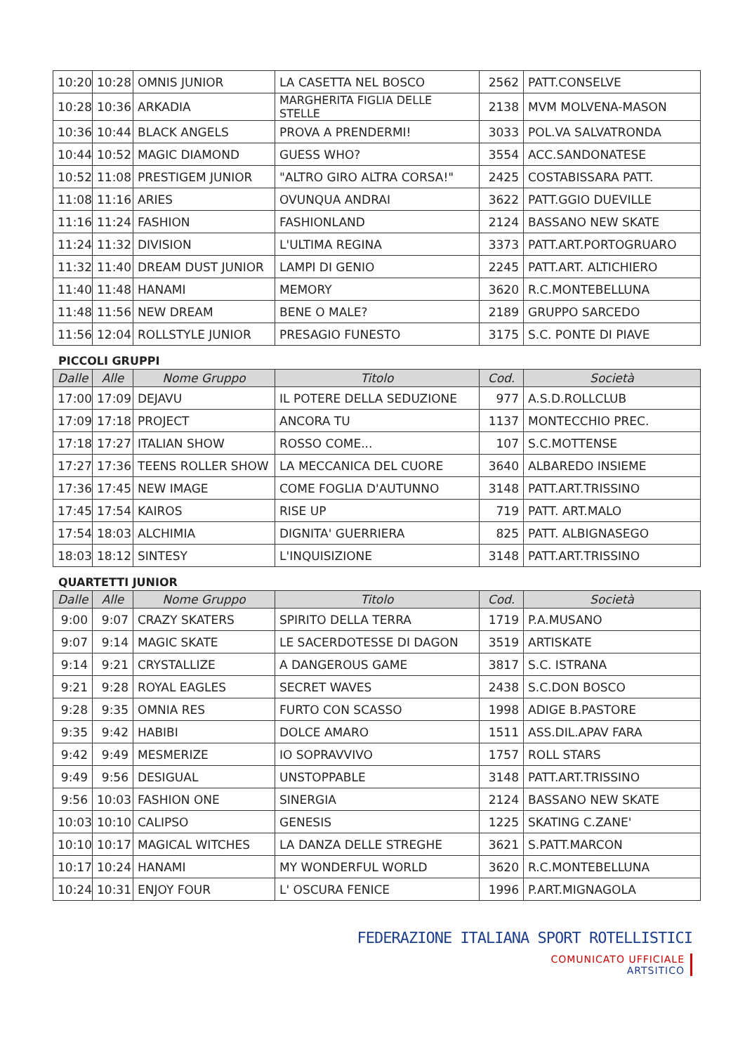| 10:20 | 10:28 | OMNIS JUNIOR | LA CASETTA NEL BOSCO | 2562 | PATT.CONSELVE |
| 10:28 | 10:36 | ARKADIA | MARGHERITA FIGLIA DELLE STELLE | 2138 | MVM MOLVENA-MASON |
| 10:36 | 10:44 | BLACK ANGELS | PROVA A PRENDERMI! | 3033 | POL.VA SALVATRONDA |
| 10:44 | 10:52 | MAGIC DIAMOND | GUESS WHO? | 3554 | ACC.SANDONATESE |
| 10:52 | 11:08 | PRESTIGEM JUNIOR | "ALTRO GIRO ALTRA CORSA!" | 2425 | COSTABISSARA PATT. |
| 11:08 | 11:16 | ARIES | OVUNQUA ANDRAI | 3622 | PATT.GGIO DUEVILLE |
| 11:16 | 11:24 | FASHION | FASHIONLAND | 2124 | BASSANO NEW SKATE |
| 11:24 | 11:32 | DIVISION | L'ULTIMA REGINA | 3373 | PATT.ART.PORTOGRUARO |
| 11:32 | 11:40 | DREAM DUST JUNIOR | LAMPI DI GENIO | 2245 | PATT.ART. ALTICHIERO |
| 11:40 | 11:48 | HANAMI | MEMORY | 3620 | R.C.MONTEBELLUNA |
| 11:48 | 11:56 | NEW DREAM | BENE O MALE? | 2189 | GRUPPO SARCEDO |
| 11:56 | 12:04 | ROLLSTYLE JUNIOR | PRESAGIO FUNESTO | 3175 | S.C. PONTE DI PIAVE |
PICCOLI GRUPPI
| Dalle | Alle | Nome Gruppo | Titolo | Cod. | Società |
| --- | --- | --- | --- | --- | --- |
| 17:00 | 17:09 | DEJAVU | IL POTERE DELLA SEDUZIONE | 977 | A.S.D.ROLLCLUB |
| 17:09 | 17:18 | PROJECT | ANCORA TU | 1137 | MONTECCHIO PREC. |
| 17:18 | 17:27 | ITALIAN SHOW | ROSSO COME... | 107 | S.C.MOTTENSE |
| 17:27 | 17:36 | TEENS ROLLER SHOW | LA MECCANICA DEL CUORE | 3640 | ALBAREDO INSIEME |
| 17:36 | 17:45 | NEW IMAGE | COME FOGLIA D'AUTUNNO | 3148 | PATT.ART.TRISSINO |
| 17:45 | 17:54 | KAIROS | RISE UP | 719 | PATT. ART.MALO |
| 17:54 | 18:03 | ALCHIMIA | DIGNITA' GUERRIERA | 825 | PATT. ALBIGNASEGO |
| 18:03 | 18:12 | SINTESY | L'INQUISIZIONE | 3148 | PATT.ART.TRISSINO |
QUARTETTI JUNIOR
| Dalle | Alle | Nome Gruppo | Titolo | Cod. | Società |
| --- | --- | --- | --- | --- | --- |
| 9:00 | 9:07 | CRAZY SKATERS | SPIRITO DELLA TERRA | 1719 | P.A.MUSANO |
| 9:07 | 9:14 | MAGIC SKATE | LE SACERDOTESSE DI DAGON | 3519 | ARTISKATE |
| 9:14 | 9:21 | CRYSTALLIZE | A DANGEROUS GAME | 3817 | S.C. ISTRANA |
| 9:21 | 9:28 | ROYAL EAGLES | SECRET WAVES | 2438 | S.C.DON BOSCO |
| 9:28 | 9:35 | OMNIA RES | FURTO CON SCASSO | 1998 | ADIGE B.PASTORE |
| 9:35 | 9:42 | HABIBI | DOLCE AMARO | 1511 | ASS.DIL.APAV FARA |
| 9:42 | 9:49 | MESMERIZE | IO SOPRAVVIVO | 1757 | ROLL STARS |
| 9:49 | 9:56 | DESIGUAL | UNSTOPPABLE | 3148 | PATT.ART.TRISSINO |
| 9:56 | 10:03 | FASHION ONE | SINERGIA | 2124 | BASSANO NEW SKATE |
| 10:03 | 10:10 | CALIPSO | GENESIS | 1225 | SKATING C.ZANE' |
| 10:10 | 10:17 | MAGICAL WITCHES | LA DANZA DELLE STREGHE | 3621 | S.PATT.MARCON |
| 10:17 | 10:24 | HANAMI | MY WONDERFUL WORLD | 3620 | R.C.MONTEBELLUNA |
| 10:24 | 10:31 | ENJOY FOUR | L' OSCURA FENICE | 1996 | P.ART.MIGNAGOLA |
FEDERAZIONE ITALIANA SPORT ROTELLISTICI
COMUNICATO UFFICIALE
ARTSITICO